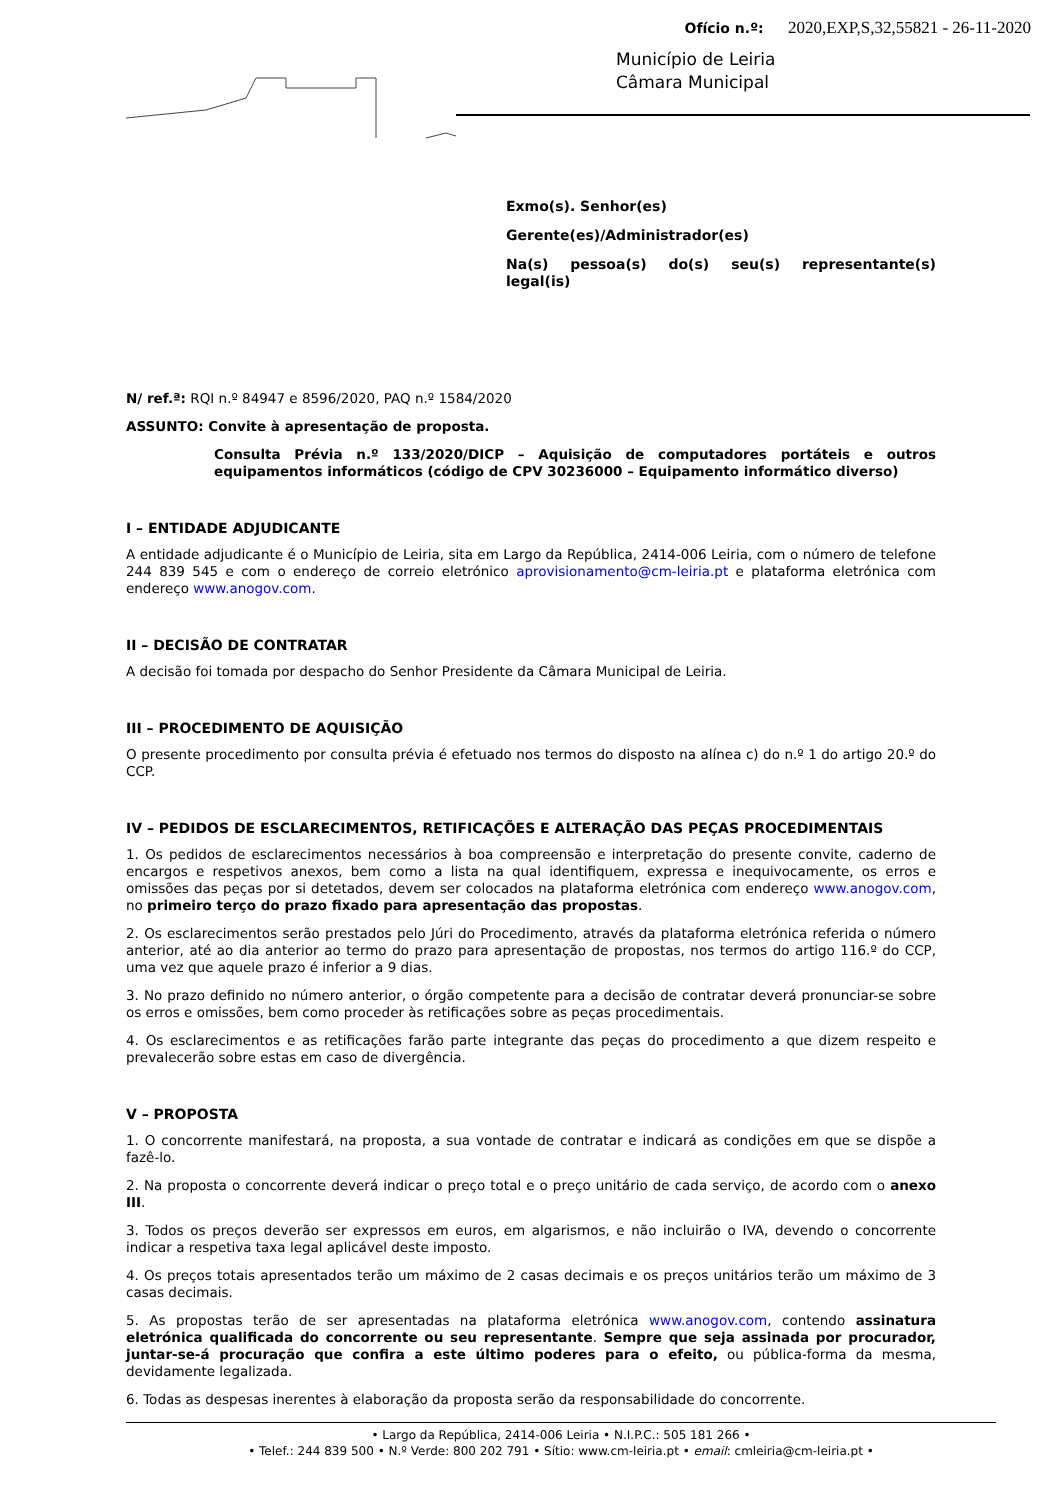Ofício n.º: 2020,EXP,S,32,55821 - 26-11-2020
Município de Leiria
Câmara Municipal
Exmo(s). Senhor(es)
Gerente(es)/Administrador(es)
Na(s) pessoa(s) do(s) seu(s) representante(s) legal(is)
N/ ref.ª: RQI n.º 84947 e 8596/2020, PAQ n.º 1584/2020
ASSUNTO: Convite à apresentação de proposta.
Consulta Prévia n.º 133/2020/DICP – Aquisição de computadores portáteis e outros equipamentos informáticos (código de CPV 30236000 – Equipamento informático diverso)
I – ENTIDADE ADJUDICANTE
A entidade adjudicante é o Município de Leiria, sita em Largo da República, 2414-006 Leiria, com o número de telefone 244 839 545 e com o endereço de correio eletrónico aprovisionamento@cm-leiria.pt e plataforma eletrónica com endereço www.anogov.com.
II – DECISÃO DE CONTRATAR
A decisão foi tomada por despacho do Senhor Presidente da Câmara Municipal de Leiria.
III – PROCEDIMENTO DE AQUISIÇÃO
O presente procedimento por consulta prévia é efetuado nos termos do disposto na alínea c) do n.º 1 do artigo 20.º do CCP.
IV – PEDIDOS DE ESCLARECIMENTOS, RETIFICAÇÕES E ALTERAÇÃO DAS PEÇAS PROCEDIMENTAIS
1. Os pedidos de esclarecimentos necessários à boa compreensão e interpretação do presente convite, caderno de encargos e respetivos anexos, bem como a lista na qual identifiquem, expressa e inequivocamente, os erros e omissões das peças por si detetados, devem ser colocados na plataforma eletrónica com endereço www.anogov.com, no primeiro terço do prazo fixado para apresentação das propostas.
2. Os esclarecimentos serão prestados pelo Júri do Procedimento, através da plataforma eletrónica referida o número anterior, até ao dia anterior ao termo do prazo para apresentação de propostas, nos termos do artigo 116.º do CCP, uma vez que aquele prazo é inferior a 9 dias.
3. No prazo definido no número anterior, o órgão competente para a decisão de contratar deverá pronunciar-se sobre os erros e omissões, bem como proceder às retificações sobre as peças procedimentais.
4. Os esclarecimentos e as retificações farão parte integrante das peças do procedimento a que dizem respeito e prevalecerão sobre estas em caso de divergência.
V – PROPOSTA
1. O concorrente manifestará, na proposta, a sua vontade de contratar e indicará as condições em que se dispõe a fazê-lo.
2. Na proposta o concorrente deverá indicar o preço total e o preço unitário de cada serviço, de acordo com o anexo III.
3. Todos os preços deverão ser expressos em euros, em algarismos, e não incluirão o IVA, devendo o concorrente indicar a respetiva taxa legal aplicável deste imposto.
4. Os preços totais apresentados terão um máximo de 2 casas decimais e os preços unitários terão um máximo de 3 casas decimais.
5. As propostas terão de ser apresentadas na plataforma eletrónica www.anogov.com, contendo assinatura eletrónica qualificada do concorrente ou seu representante. Sempre que seja assinada por procurador, juntar-se-á procuração que confira a este último poderes para o efeito, ou pública-forma da mesma, devidamente legalizada.
6. Todas as despesas inerentes à elaboração da proposta serão da responsabilidade do concorrente.
• Largo da República, 2414-006 Leiria • N.I.P.C.: 505 181 266 •
• Telef.: 244 839 500 • N.º Verde: 800 202 791 • Sítio: www.cm-leiria.pt • email: cmleiria@cm-leiria.pt •